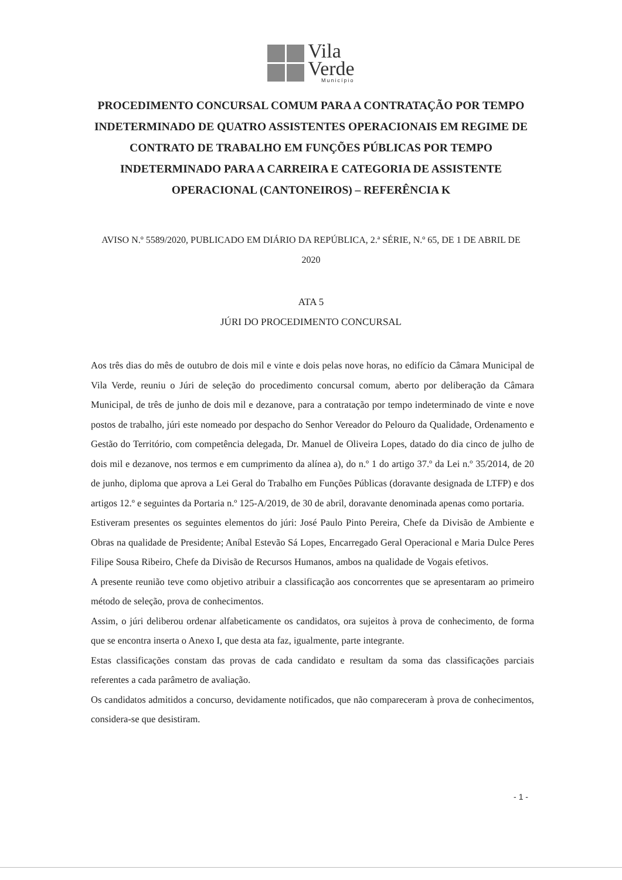Vila
Verde
Município
PROCEDIMENTO CONCURSAL COMUM PARA A CONTRATAÇÃO POR TEMPO INDETERMINADO DE QUATRO ASSISTENTES OPERACIONAIS EM REGIME DE CONTRATO DE TRABALHO EM FUNÇÕES PÚBLICAS POR TEMPO INDETERMINADO PARA A CARREIRA E CATEGORIA DE ASSISTENTE OPERACIONAL (CANTONEIROS) – REFERÊNCIA K
AVISO N.º 5589/2020, PUBLICADO EM DIÁRIO DA REPÚBLICA, 2.ª SÉRIE, N.º 65, DE 1 DE ABRIL DE 2020
ATA 5
JÚRI DO PROCEDIMENTO CONCURSAL
Aos três dias do mês de outubro de dois mil e vinte e dois pelas nove horas, no edifício da Câmara Municipal de Vila Verde, reuniu o Júri de seleção do procedimento concursal comum, aberto por deliberação da Câmara Municipal, de três de junho de dois mil e dezanove, para a contratação por tempo indeterminado de vinte e nove postos de trabalho, júri este nomeado por despacho do Senhor Vereador do Pelouro da Qualidade, Ordenamento e Gestão do Território, com competência delegada, Dr. Manuel de Oliveira Lopes, datado do dia cinco de julho de dois mil e dezanove, nos termos e em cumprimento da alínea a), do n.º 1 do artigo 37.º da Lei n.º 35/2014, de 20 de junho, diploma que aprova a Lei Geral do Trabalho em Funções Públicas (doravante designada de LTFP) e dos artigos 12.º e seguintes da Portaria n.º 125-A/2019, de 30 de abril, doravante denominada apenas como portaria.
Estiveram presentes os seguintes elementos do júri: José Paulo Pinto Pereira, Chefe da Divisão de Ambiente e Obras na qualidade de Presidente; Aníbal Estevão Sá Lopes, Encarregado Geral Operacional e Maria Dulce Peres Filipe Sousa Ribeiro, Chefe da Divisão de Recursos Humanos, ambos na qualidade de Vogais efetivos.
A presente reunião teve como objetivo atribuir a classificação aos concorrentes que se apresentaram ao primeiro método de seleção, prova de conhecimentos.
Assim, o júri deliberou ordenar alfabeticamente os candidatos, ora sujeitos à prova de conhecimento, de forma que se encontra inserta o Anexo I, que desta ata faz, igualmente, parte integrante.
Estas classificações constam das provas de cada candidato e resultam da soma das classificações parciais referentes a cada parâmetro de avaliação.
Os candidatos admitidos a concurso, devidamente notificados, que não compareceram à prova de conhecimentos, considera-se que desistiram.
- 1 -